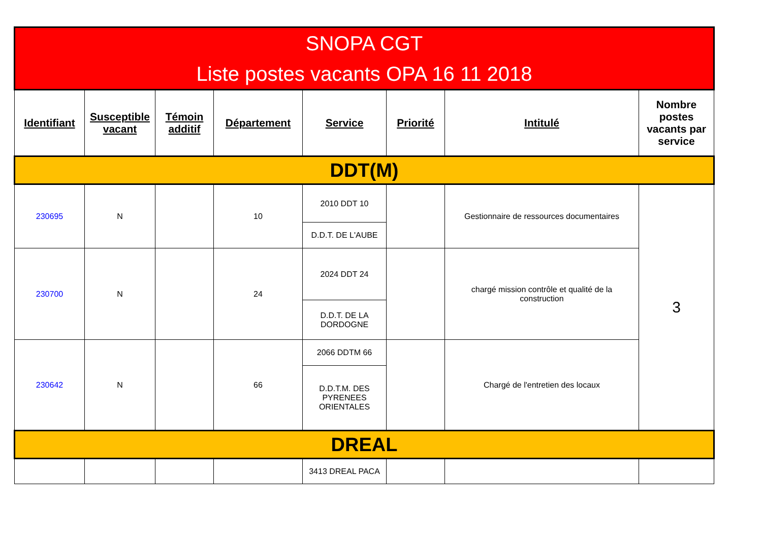| SNOPA CGT Liste postes vacants OPA 16 11 2018 | | | | | | | |
| --- | --- | --- | --- | --- | --- | --- | --- |
| Identifiant | Susceptible vacant | Témoin additif | Département | Service | Priorité | Intitulé | Nombre postes vacants par service |
| DDT(M) | | | | | | | |
| 230695 | N | | 10 | 2010 DDT 10 | | Gestionnaire de ressources documentaires | 3 |
| | | | | D.D.T. DE L'AUBE | | | |
| 230700 | N | | 24 | 2024 DDT 24 | | chargé mission contrôle et qualité de la construction | |
| | | | | D.D.T. DE LA DORDOGNE | | | |
| 230642 | N | | 66 | 2066 DDTM 66 | | Chargé de l'entretien des locaux | |
| | | | | D.D.T.M. DES PYRENEES ORIENTALES | | | |
| DREAL | | | | | | | |
| | | | | 3413 DREAL PACA | | | |